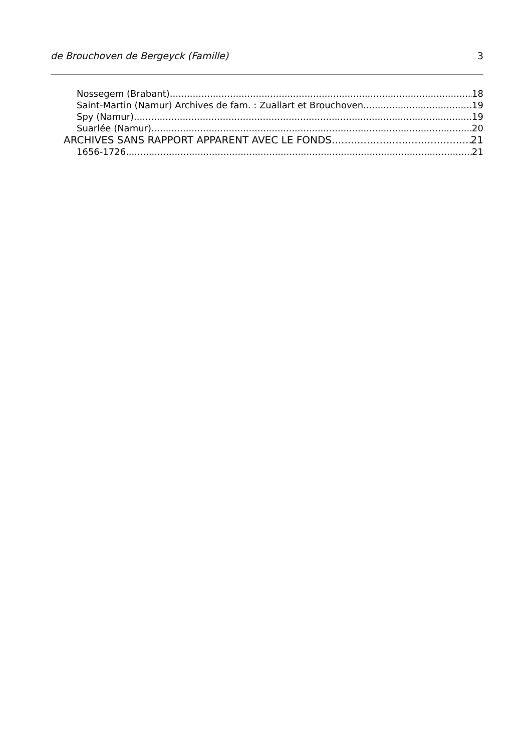de Brouchoven de Bergeyck (Famille) 3
Nossegem (Brabant) 18
Saint-Martin (Namur) Archives de fam. : Zuallart et Brouchoven 19
Spy (Namur) 19
Suarlée (Namur) 20
ARCHIVES SANS RAPPORT APPARENT AVEC LE FONDS 21
1656-1726 21